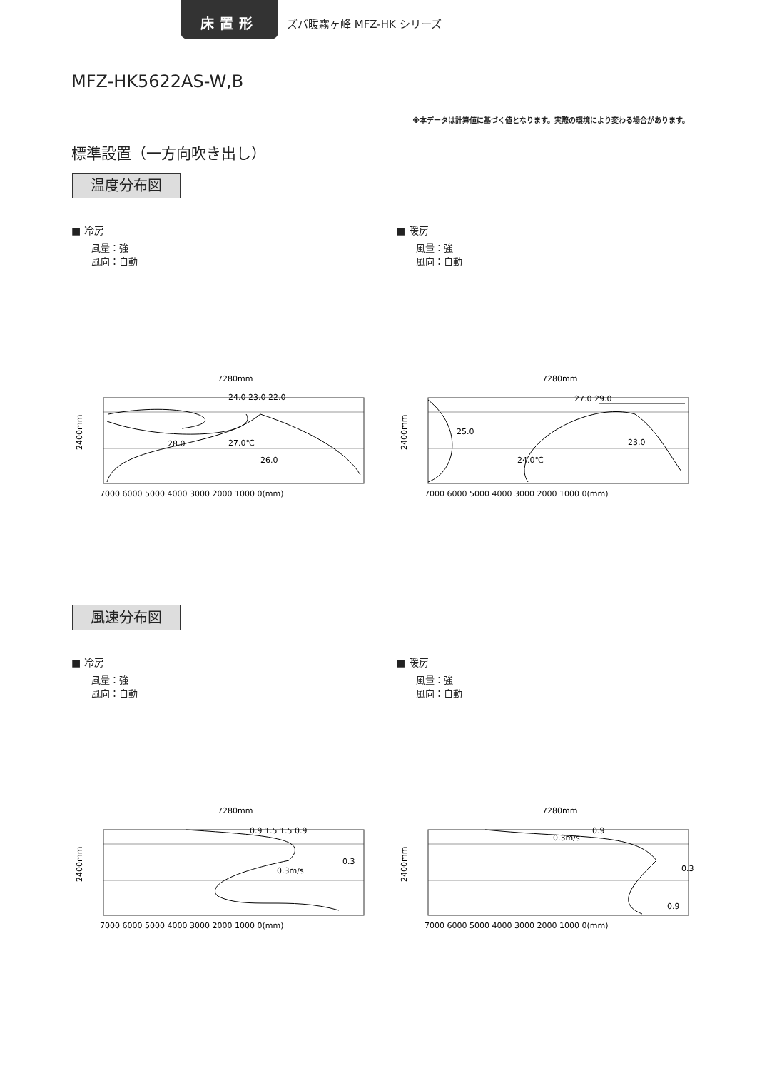床置形
ズバ暖霧ヶ峰 MFZ-HK シリーズ
MFZ-HK5622AS-W,B
※本データは計算値に基づく値となります。実際の環境により変わる場合があります。
標準設置（一方向吹き出し）
温度分布図
■ 冷房
風量：強
風向：自動
■ 暖房
風量：強
風向：自動
風速分布図
■ 冷房
風量：強
風向：自動
■ 暖房
風量：強
風向：自動
7280mm
2400mm
24.0 23.0 22.0
28.0
27.0℃
26.0
7000 6000 5000 4000 3000 2000 1000 0(mm)
7280mm
2400mm
27.0 29.0
25.0
24.0℃
23.0
7000 6000 5000 4000 3000 2000 1000 0(mm)
7280mm
2400mm
0.9 1.5 1.5 0.9
0.3m/s
0.3
7000 6000 5000 4000 3000 2000 1000 0(mm)
7280mm
2400mm
0.3m/s
0.9
0.3
0.9
7000 6000 5000 4000 3000 2000 1000 0(mm)